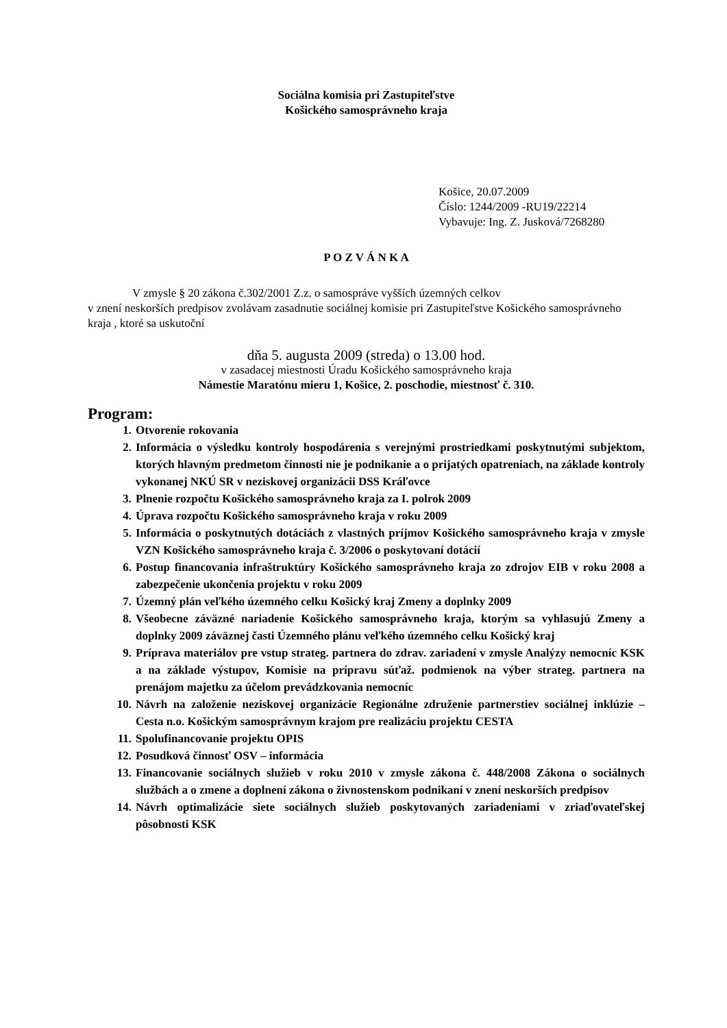Sociálna komisia pri Zastupiteľstve
Košického samosprávneho kraja
Košice, 20.07.2009
Číslo: 1244/2009 -RU19/22214
Vybavuje: Ing. Z. Jusková/7268280
P O Z V Á N K A
V zmysle § 20 zákona č.302/2001 Z.z. o samospráve vyšších územných celkov
v znení neskorších predpisov zvolávam zasadnutie sociálnej komisie pri Zastupiteľstve Košického samosprávneho kraja , ktoré sa uskutoční
dňa 5. augusta 2009 (streda) o 13.00 hod.
v zasadacej miestnosti Úradu Košického samosprávneho kraja
Námestie Maratónu mieru 1, Košice, 2. poschodie, miestnosť č. 310.
Program:
1. Otvorenie rokovania
2. Informácia o výsledku kontroly hospodárenia s verejnými prostriedkami poskytnutými subjektom, ktorých hlavným predmetom činnosti nie je podnikanie a o prijatých opatreniach, na základe kontroly vykonanej NKÚ SR v neziskovej organizácii DSS Kráľovce
3. Plnenie rozpočtu Košického samosprávneho kraja za I. polrok 2009
4. Úprava rozpočtu Košického samosprávneho kraja v roku 2009
5. Informácia o poskytnutých dotáciách z vlastných príjmov Košického samosprávneho kraja v zmysle VZN Košického samosprávneho kraja č. 3/2006 o poskytovaní dotácií
6. Postup financovania infraštruktúry Košického samosprávneho kraja zo zdrojov EIB v roku 2008 a zabezpečenie ukončenia projektu v roku 2009
7. Územný plán veľkého územného celku Košický kraj Zmeny a doplnky 2009
8. Všeobecne záväzné nariadenie Košického samosprávneho kraja, ktorým sa vyhlasujú Zmeny a doplnky 2009 záväznej časti Územného plánu veľkého územného celku Košický kraj
9. Príprava materiálov pre vstup strateg. partnera do zdrav. zariadení v zmysle Analýzy nemocníc KSK a na základe výstupov, Komisie na prípravu súťaž. podmienok na výber strateg. partnera na prenájom majetku za účelom prevádzkovania nemocníc
10. Návrh na založenie neziskovej organizácie Regionálne združenie partnerstiev sociálnej inklúzie – Cesta n.o. Košickým samosprávnym krajom pre realizáciu projektu CESTA
11. Spolufinancovanie projektu OPIS
12. Posudková činnosť OSV – informácia
13. Financovanie sociálnych služieb v roku 2010 v zmysle zákona č. 448/2008 Zákona o sociálnych službách a o zmene a doplnení zákona o živnostenskom podnikaní v znení neskorších predpisov
14. Návrh optimalizácie siete sociálnych služieb poskytovaných zariadeniami v zriaďovateľskej pôsobnosti KSK